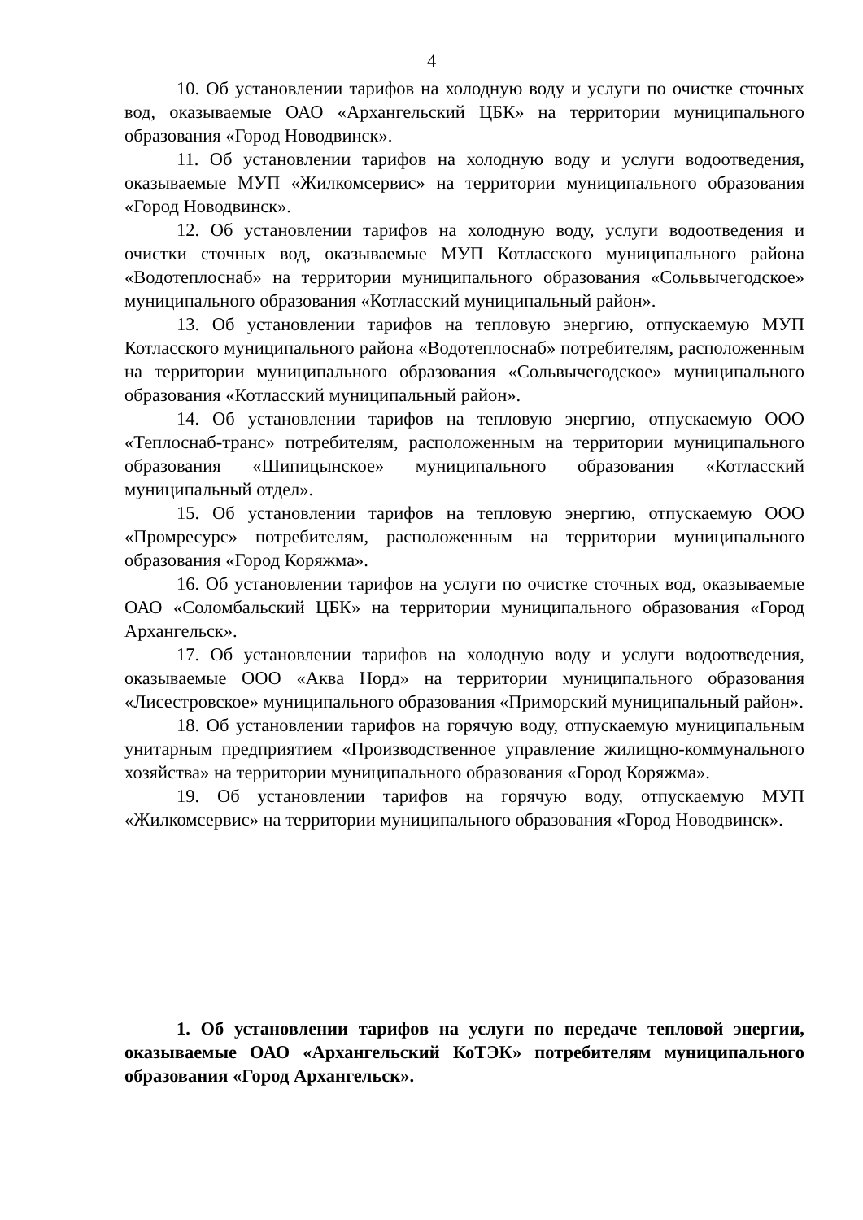4
10. Об установлении тарифов на холодную воду и услуги по очистке сточных вод, оказываемые ОАО «Архангельский ЦБК» на территории муниципального образования «Город Новодвинск».
11. Об установлении тарифов на холодную воду и услуги водоотведения, оказываемые МУП «Жилкомсервис» на территории муниципального образования «Город Новодвинск».
12. Об установлении тарифов на холодную воду, услуги водоотведения и очистки сточных вод, оказываемые МУП Котласского муниципального района «Водотеплоснаб» на территории муниципального образования «Сольвычегодское» муниципального образования «Котласский муниципальный район».
13. Об установлении тарифов на тепловую энергию, отпускаемую МУП Котласского муниципального района «Водотеплоснаб» потребителям, расположенным на территории муниципального образования «Сольвычегодское» муниципального образования «Котласский муниципальный район».
14. Об установлении тарифов на тепловую энергию, отпускаемую ООО «Теплоснаб-транс» потребителям, расположенным на территории муниципального образования «Шипицынское» муниципального образования «Котласский муниципальный отдел».
15. Об установлении тарифов на тепловую энергию, отпускаемую ООО «Промресурс» потребителям, расположенным на территории муниципального образования «Город Коряжма».
16. Об установлении тарифов на услуги по очистке сточных вод, оказываемые ОАО «Соломбальский ЦБК» на территории муниципального образования «Город Архангельск».
17. Об установлении тарифов на холодную воду и услуги водоотведения, оказываемые ООО «Аква Норд» на территории муниципального образования «Лисестровское» муниципального образования «Приморский муниципальный район».
18. Об установлении тарифов на горячую воду, отпускаемую муниципальным унитарным предприятием «Производственное управление жилищно-коммунального хозяйства» на территории муниципального образования «Город Коряжма».
19. Об установлении тарифов на горячую воду, отпускаемую МУП «Жилкомсервис» на территории муниципального образования «Город Новодвинск».
1. Об установлении тарифов на услуги по передаче тепловой энергии, оказываемые ОАО «Архангельский КоТЭК» потребителям муниципального образования «Город Архангельск».